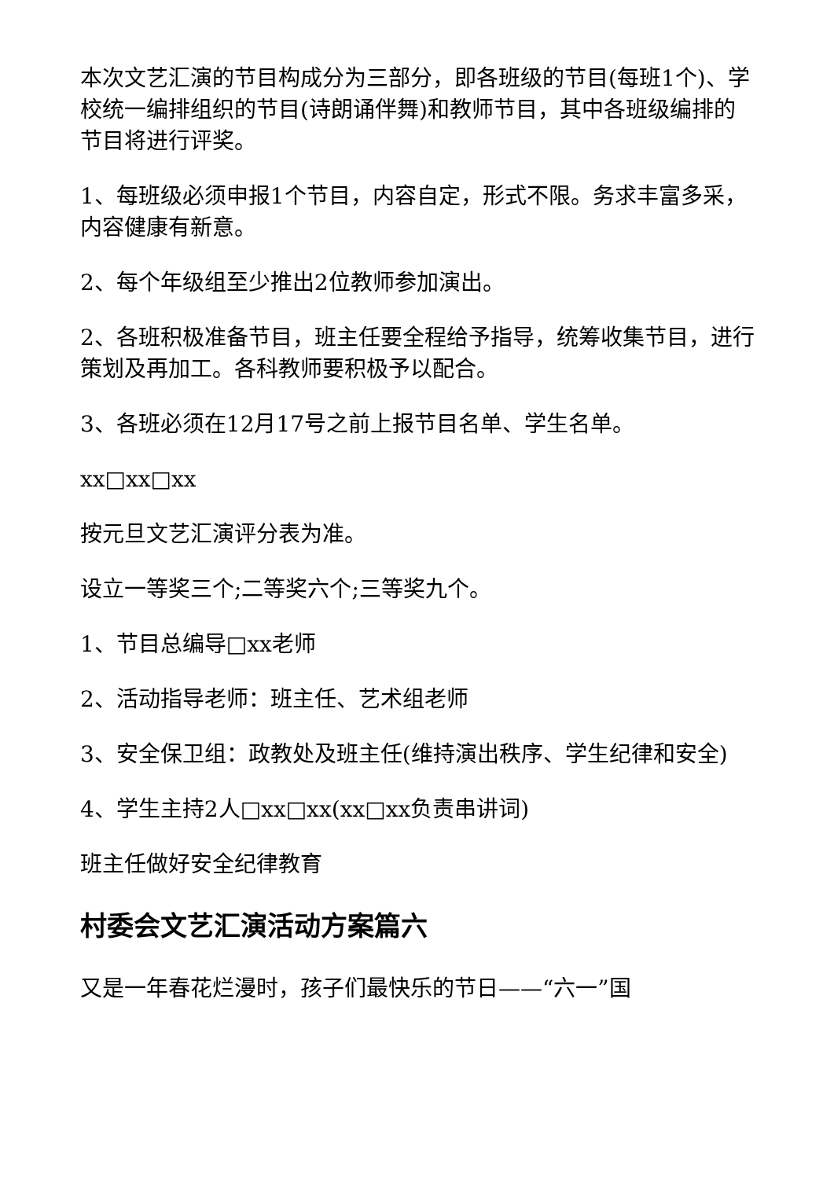本次文艺汇演的节目构成分为三部分，即各班级的节目(每班1个)、学校统一编排组织的节目(诗朗诵伴舞)和教师节目，其中各班级编排的节目将进行评奖。
1、每班级必须申报1个节目，内容自定，形式不限。务求丰富多采，内容健康有新意。
2、每个年级组至少推出2位教师参加演出。
2、各班积极准备节目，班主任要全程给予指导，统筹收集节目，进行策划及再加工。各科教师要积极予以配合。
3、各班必须在12月17号之前上报节目名单、学生名单。
xx□xx□xx
按元旦文艺汇演评分表为准。
设立一等奖三个;二等奖六个;三等奖九个。
1、节目总编导□xx老师
2、活动指导老师：班主任、艺术组老师
3、安全保卫组：政教处及班主任(维持演出秩序、学生纪律和安全)
4、学生主持2人□xx□xx(xx□xx负责串讲词)
班主任做好安全纪律教育
村委会文艺汇演活动方案篇六
又是一年春花烂漫时，孩子们最快乐的节日——“六一”国